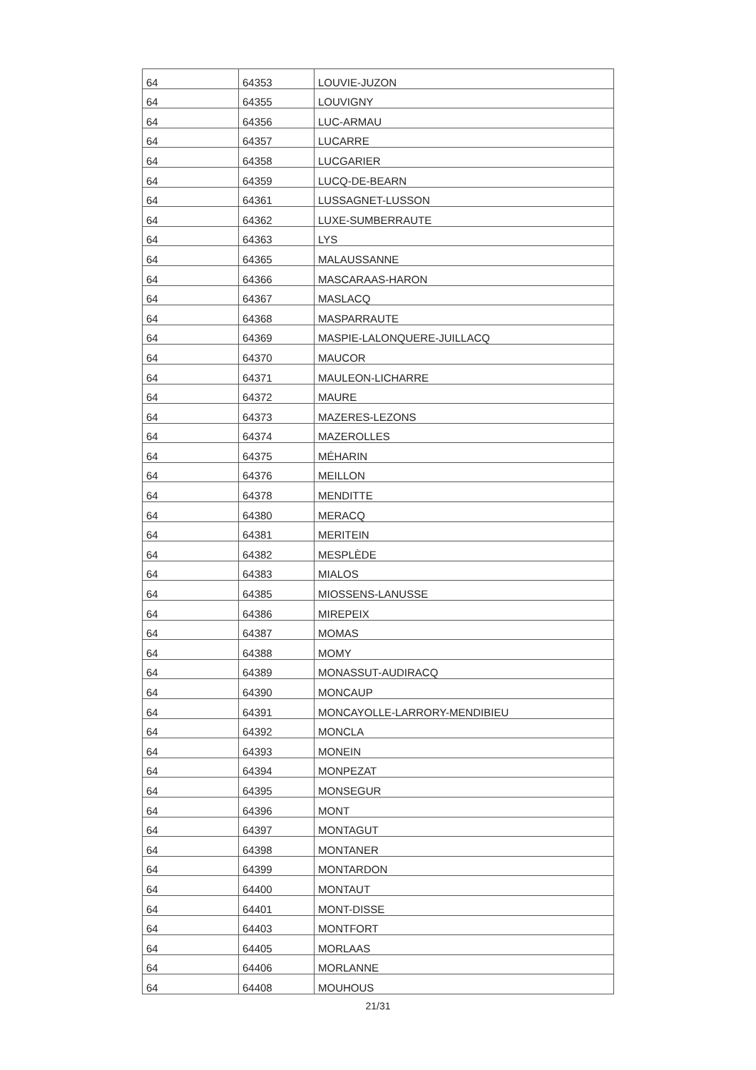| 64 | 64353 | LOUVIE-JUZON |
| 64 | 64355 | LOUVIGNY |
| 64 | 64356 | LUC-ARMAU |
| 64 | 64357 | LUCARRE |
| 64 | 64358 | LUCGARIER |
| 64 | 64359 | LUCQ-DE-BEARN |
| 64 | 64361 | LUSSAGNET-LUSSON |
| 64 | 64362 | LUXE-SUMBERRAUTE |
| 64 | 64363 | LYS |
| 64 | 64365 | MALAUSSANNE |
| 64 | 64366 | MASCARAAS-HARON |
| 64 | 64367 | MASLACQ |
| 64 | 64368 | MASPARRAUTE |
| 64 | 64369 | MASPIE-LALONQUERE-JUILLACQ |
| 64 | 64370 | MAUCOR |
| 64 | 64371 | MAULEON-LICHARRE |
| 64 | 64372 | MAURE |
| 64 | 64373 | MAZERES-LEZONS |
| 64 | 64374 | MAZEROLLES |
| 64 | 64375 | MÉHARIN |
| 64 | 64376 | MEILLON |
| 64 | 64378 | MENDITTE |
| 64 | 64380 | MERACQ |
| 64 | 64381 | MERITEIN |
| 64 | 64382 | MESPLÈDE |
| 64 | 64383 | MIALOS |
| 64 | 64385 | MIOSSENS-LANUSSE |
| 64 | 64386 | MIREPEIX |
| 64 | 64387 | MOMAS |
| 64 | 64388 | MOMY |
| 64 | 64389 | MONASSUT-AUDIRACQ |
| 64 | 64390 | MONCAUP |
| 64 | 64391 | MONCAYOLLE-LARRORY-MENDIBIEU |
| 64 | 64392 | MONCLA |
| 64 | 64393 | MONEIN |
| 64 | 64394 | MONPEZAT |
| 64 | 64395 | MONSEGUR |
| 64 | 64396 | MONT |
| 64 | 64397 | MONTAGUT |
| 64 | 64398 | MONTANER |
| 64 | 64399 | MONTARDON |
| 64 | 64400 | MONTAUT |
| 64 | 64401 | MONT-DISSE |
| 64 | 64403 | MONTFORT |
| 64 | 64405 | MORLAAS |
| 64 | 64406 | MORLANNE |
| 64 | 64408 | MOUHOUS |
21/31